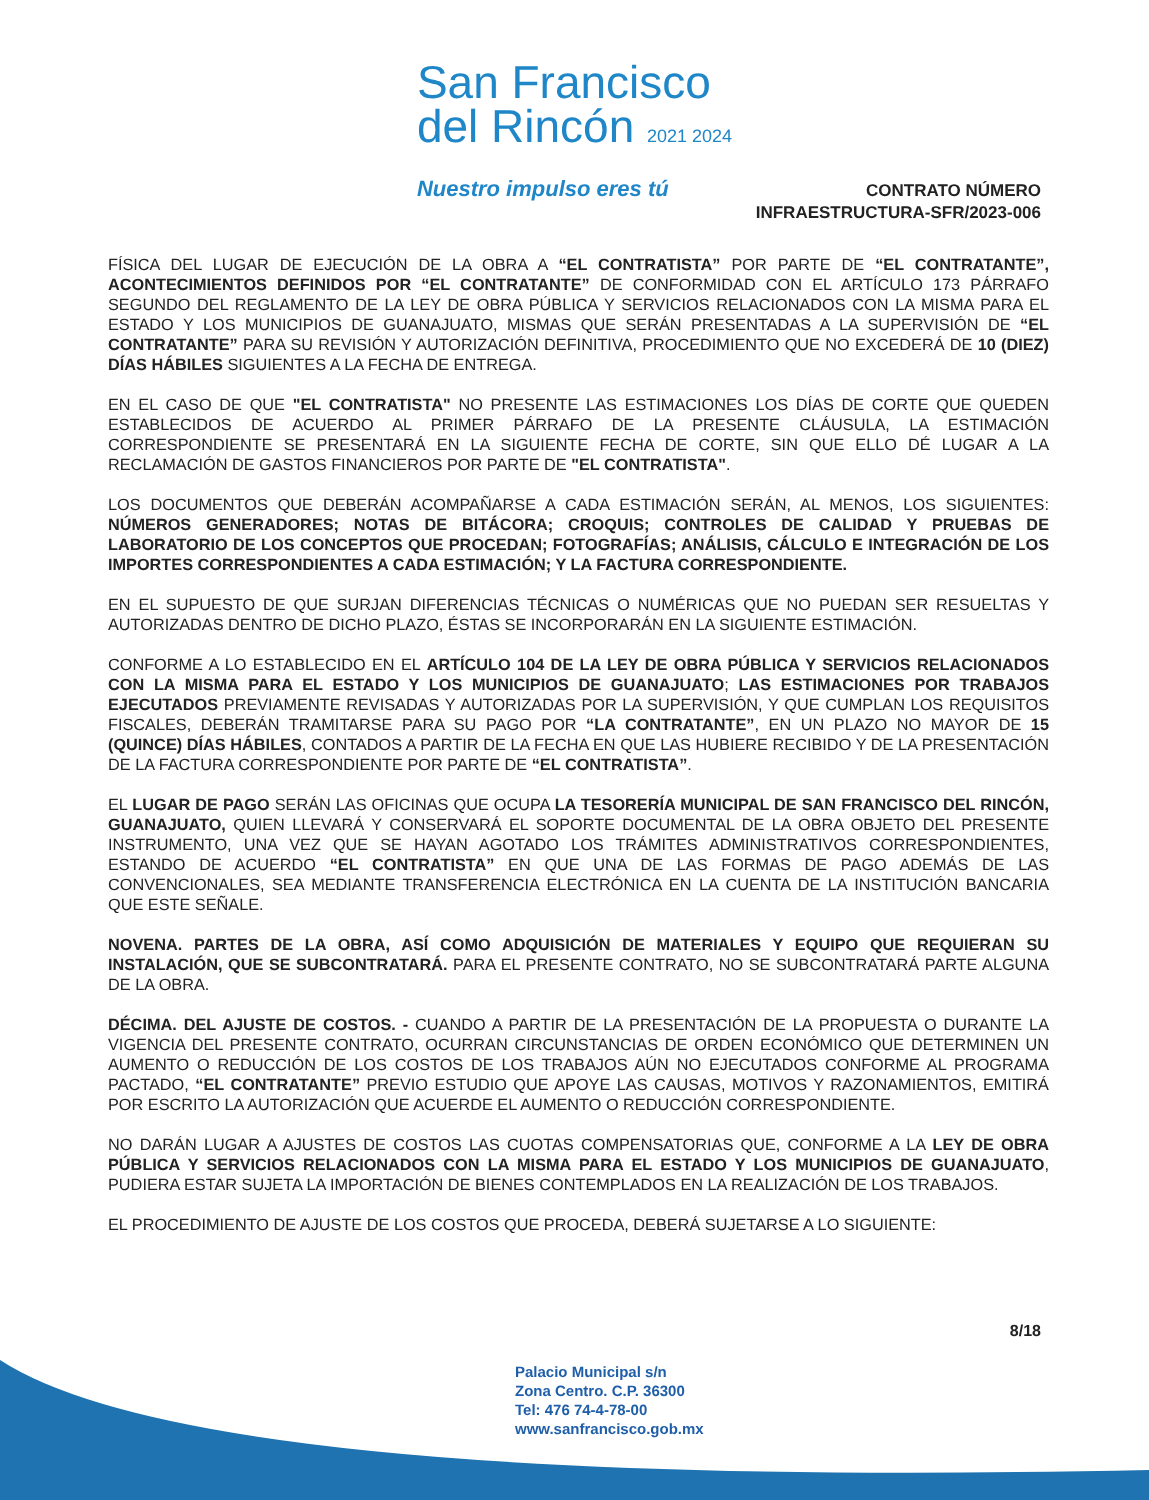San Francisco
del Rincón 2021 2024
Nuestro impulso eres tú
CONTRATO NÚMERO
INFRAESTRUCTURA-SFR/2023-006
FÍSICA DEL LUGAR DE EJECUCIÓN DE LA OBRA A “EL CONTRATISTA” POR PARTE DE “EL CONTRATANTE”, ACONTECIMIENTOS DEFINIDOS POR “EL CONTRATANTE” DE CONFORMIDAD CON EL ARTÍCULO 173 PÁRRAFO SEGUNDO DEL REGLAMENTO DE LA LEY DE OBRA PÚBLICA Y SERVICIOS RELACIONADOS CON LA MISMA PARA EL ESTADO Y LOS MUNICIPIOS DE GUANAJUATO, MISMAS QUE SERÁN PRESENTADAS A LA SUPERVISIÓN DE “EL CONTRATANTE” PARA SU REVISIÓN Y AUTORIZACIÓN DEFINITIVA, PROCEDIMIENTO QUE NO EXCEDERÁ DE 10 (DIEZ) DÍAS HÁBILES SIGUIENTES A LA FECHA DE ENTREGA.
EN EL CASO DE QUE "EL CONTRATISTA" NO PRESENTE LAS ESTIMACIONES LOS DÍAS DE CORTE QUE QUEDEN ESTABLECIDOS DE ACUERDO AL PRIMER PÁRRAFO DE LA PRESENTE CLÁUSULA, LA ESTIMACIÓN CORRESPONDIENTE SE PRESENTARÁ EN LA SIGUIENTE FECHA DE CORTE, SIN QUE ELLO DÉ LUGAR A LA RECLAMACIÓN DE GASTOS FINANCIEROS POR PARTE DE "EL CONTRATISTA".
LOS DOCUMENTOS QUE DEBERÁN ACOMPAÑARSE A CADA ESTIMACIÓN SERÁN, AL MENOS, LOS SIGUIENTES: NÚMEROS GENERADORES; NOTAS DE BITÁCORA; CROQUIS; CONTROLES DE CALIDAD Y PRUEBAS DE LABORATORIO DE LOS CONCEPTOS QUE PROCEDAN; FOTOGRAFÍAS; ANÁLISIS, CÁLCULO E INTEGRACIÓN DE LOS IMPORTES CORRESPONDIENTES A CADA ESTIMACIÓN; Y LA FACTURA CORRESPONDIENTE.
EN EL SUPUESTO DE QUE SURJAN DIFERENCIAS TÉCNICAS O NUMÉRICAS QUE NO PUEDAN SER RESUELTAS Y AUTORIZADAS DENTRO DE DICHO PLAZO, ÉSTAS SE INCORPORARÁN EN LA SIGUIENTE ESTIMACIÓN.
CONFORME A LO ESTABLECIDO EN EL ARTÍCULO 104 DE LA LEY DE OBRA PÚBLICA Y SERVICIOS RELACIONADOS CON LA MISMA PARA EL ESTADO Y LOS MUNICIPIOS DE GUANAJUATO; LAS ESTIMACIONES POR TRABAJOS EJECUTADOS PREVIAMENTE REVISADAS Y AUTORIZADAS POR LA SUPERVISIÓN, Y QUE CUMPLAN LOS REQUISITOS FISCALES, DEBERÁN TRAMITARSE PARA SU PAGO POR “LA CONTRATANTE”, EN UN PLAZO NO MAYOR DE 15 (QUINCE) DÍAS HÁBILES, CONTADOS A PARTIR DE LA FECHA EN QUE LAS HUBIERE RECIBIDO Y DE LA PRESENTACIÓN DE LA FACTURA CORRESPONDIENTE POR PARTE DE “EL CONTRATISTA”.
EL LUGAR DE PAGO SERÁN LAS OFICINAS QUE OCUPA LA TESORERÍA MUNICIPAL DE SAN FRANCISCO DEL RINCÓN, GUANAJUATO, QUIEN LLEVARÁ Y CONSERVARÁ EL SOPORTE DOCUMENTAL DE LA OBRA OBJETO DEL PRESENTE INSTRUMENTO, UNA VEZ QUE SE HAYAN AGOTADO LOS TRÁMITES ADMINISTRATIVOS CORRESPONDIENTES, ESTANDO DE ACUERDO “EL CONTRATISTA” EN QUE UNA DE LAS FORMAS DE PAGO ADEMÁS DE LAS CONVENCIONALES, SEA MEDIANTE TRANSFERENCIA ELECTRÓNICA EN LA CUENTA DE LA INSTITUCIÓN BANCARIA QUE ESTE SEÑALE.
NOVENA. PARTES DE LA OBRA, ASÍ COMO ADQUISICIÓN DE MATERIALES Y EQUIPO QUE REQUIERAN SU INSTALACIÓN, QUE SE SUBCONTRATARÁ. PARA EL PRESENTE CONTRATO, NO SE SUBCONTRATARÁ PARTE ALGUNA DE LA OBRA.
DÉCIMA. DEL AJUSTE DE COSTOS. - CUANDO A PARTIR DE LA PRESENTACIÓN DE LA PROPUESTA O DURANTE LA VIGENCIA DEL PRESENTE CONTRATO, OCURRAN CIRCUNSTANCIAS DE ORDEN ECONÓMICO QUE DETERMINEN UN AUMENTO O REDUCCIÓN DE LOS COSTOS DE LOS TRABAJOS AÚN NO EJECUTADOS CONFORME AL PROGRAMA PACTADO, “EL CONTRATANTE” PREVIO ESTUDIO QUE APOYE LAS CAUSAS, MOTIVOS Y RAZONAMIENTOS, EMITIRÁ POR ESCRITO LA AUTORIZACIÓN QUE ACUERDE EL AUMENTO O REDUCCIÓN CORRESPONDIENTE.
NO DARÁN LUGAR A AJUSTES DE COSTOS LAS CUOTAS COMPENSATORIAS QUE, CONFORME A LA LEY DE OBRA PÚBLICA Y SERVICIOS RELACIONADOS CON LA MISMA PARA EL ESTADO Y LOS MUNICIPIOS DE GUANAJUATO, PUDIERA ESTAR SUJETA LA IMPORTACIÓN DE BIENES CONTEMPLADOS EN LA REALIZACIÓN DE LOS TRABAJOS.
EL PROCEDIMIENTO DE AJUSTE DE LOS COSTOS QUE PROCEDA, DEBERÁ SUJETARSE A LO SIGUIENTE:
8/18
Palacio Municipal s/n
Zona Centro. C.P. 36300
Tel: 476 74-4-78-00
www.sanfrancisco.gob.mx